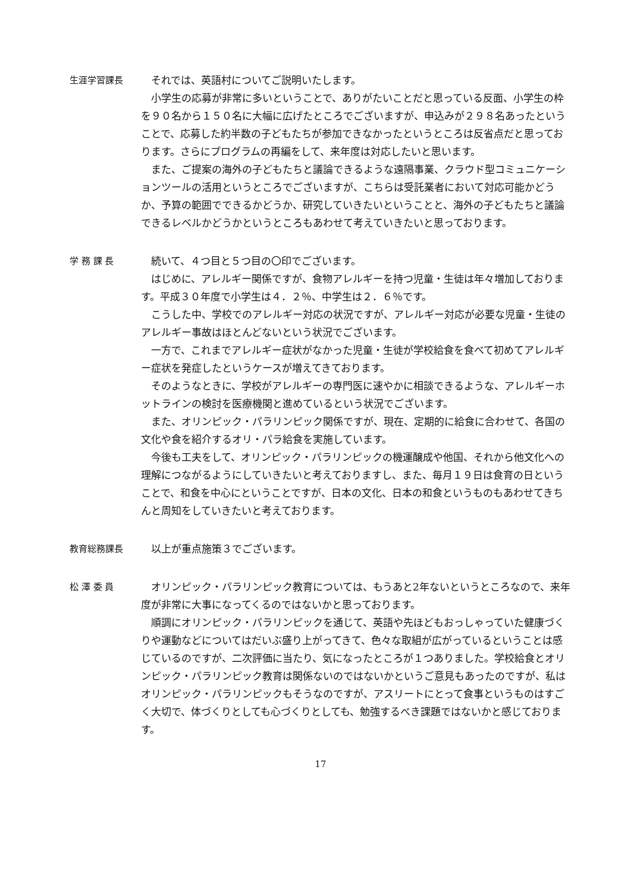生涯学習課長 それでは、英語村についてご説明いたします。
小学生の応募が非常に多いということで、ありがたいことだと思っている反面、小学生の枠を９０名から１５０名に大幅に広げたところでございますが、申込みが２９８名あったということで、応募した約半数の子どもたちが参加できなかったというところは反省点だと思っております。さらにプログラムの再編をして、来年度は対応したいと思います。
また、ご提案の海外の子どもたちと議論できるような遠隔事業、クラウド型コミュニケーションツールの活用というところでございますが、こちらは受託業者において対応可能かどうか、予算の範囲でできるかどうか、研究していきたいということと、海外の子どもたちと議論できるレベルかどうかというところもあわせて考えていきたいと思っております。
学 務 課 長 続いて、４つ目と５つ目の〇印でございます。
はじめに、アレルギー関係ですが、食物アレルギーを持つ児童・生徒は年々増加しております。平成３０年度で小学生は４．２％、中学生は２．６％です。
こうした中、学校でのアレルギー対応の状況ですが、アレルギー対応が必要な児童・生徒のアレルギー事故はほとんどないという状況でございます。
一方で、これまでアレルギー症状がなかった児童・生徒が学校給食を食べて初めてアレルギー症状を発症したというケースが増えてきております。
そのようなときに、学校がアレルギーの専門医に速やかに相談できるような、アレルギーホットラインの検討を医療機関と進めているという状況でございます。
また、オリンピック・パラリンピック関係ですが、現在、定期的に給食に合わせて、各国の文化や食を紹介するオリ・パラ給食を実施しています。
今後も工夫をして、オリンピック・パラリンピックの機運醸成や他国、それから他文化への理解につながるようにしていきたいと考えておりますし、また、毎月１９日は食育の日ということで、和食を中心にということですが、日本の文化、日本の和食というものもあわせてきちんと周知をしていきたいと考えております。
教育総務課長 以上が重点施策３でございます。
松 澤 委 員 オリンピック・パラリンピック教育については、もうあと2年ないというところなので、来年度が非常に大事になってくるのではないかと思っております。
順調にオリンピック・パラリンピックを通じて、英語や先ほどもおっしゃっていた健康づくりや運動などについてはだいぶ盛り上がってきて、色々な取組が広がっているということは感じているのですが、二次評価に当たり、気になったところが１つありました。学校給食とオリンピック・パラリンピック教育は関係ないのではないかというご意見もあったのですが、私はオリンピック・パラリンピックもそうなのですが、アスリートにとって食事というものはすごく大切で、体づくりとしても心づくりとしても、勉強するべき課題ではないかと感じております。
17